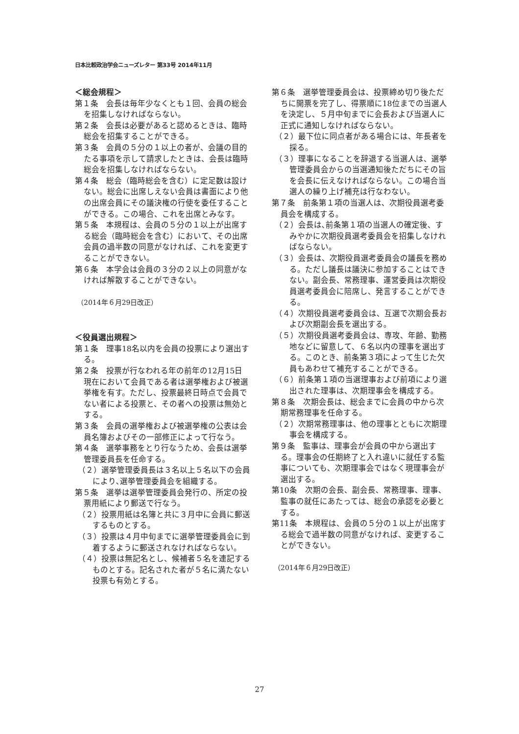日本比較政治学会ニューズレター 第33号 2014年11月
＜総会規程＞
第１条　会長は毎年少なくとも１回、会員の総会を招集しなければならない。
第２条　会長は必要があると認めるときは、臨時総会を招集することができる。
第３条　会員の５分の１以上の者が、会議の目的たる事項を示して請求したときは、会長は臨時総会を招集しなければならない。
第４条　総会（臨時総会を含む）に定足数は設けない。総会に出席しえない会員は書面により他の出席会員にその議決権の行使を委任することができる。この場合、これを出席とみなす。
第５条　本規程は、会員の５分の１以上が出席する総会（臨時総会を含む）において、その出席会員の過半数の同意がなければ、これを変更することができない。
第６条　本学会は会員の３分の２以上の同意がなければ解散することができない。
（2014年６月29日改正）
＜役員選出規程＞
第１条　理事18名以内を会員の投票により選出する。
第２条　投票が行なわれる年の前年の12月15日現在において会員である者は選挙権および被選挙権を有す。ただし、投票最終日時点で会員でない者による投票と、その者への投票は無効とする。
第３条　会員の選挙権および被選挙権の公表は会員名簿およびその一部修正によって行なう。
第４条　選挙事務をとり行なうため、会長は選挙管理委員長を任命する。
（２）選挙管理委員長は３名以上５名以下の会員により､選挙管理委員会を組織する。
第５条　選挙は選挙管理委員会発行の、所定の投票用紙により郵送で行なう。
（２）投票用紙は名簿と共に３月中に会員に郵送するものとする。
（３）投票は４月中旬までに選挙管理委員会に到着するように郵送されなければならない。
（４）投票は無記名とし、候補者５名を連記するものとする。記名された者が５名に満たない投票も有効とする。
第６条　選挙管理委員会は、投票締め切り後ただちに開票を完了し、得票順に18位までの当選人を決定し、５月中旬までに会長および当選人に正式に通知しなければならない。
（２）最下位に同点者がある場合には、年長者を採る。
（３）理事になることを辞退する当選人は、選挙管理委員会からの当選通知後ただちにその旨を会長に伝えなければならない。この場合当選人の繰り上げ補充は行なわない。
第７条　前条第１項の当選人は、次期役員選考委員会を構成する。
（２）会長は､前条第１項の当選人の確定後、すみやかに次期役員選考委員会を招集しなければならない。
（３）会長は、次期役員選考委員会の議長を務める。ただし議長は議決に参加することはできない。副会長、常務理事、運営委員は次期役員選考委員会に陪席し、発言することができる。
（４）次期役員選考委員会は、互選で次期会長および次期副会長を選出する。
（５）次期役員選考委員会は、専攻、年齢、勤務地などに留意して、６名以内の理事を選出する。このとき、前条第３項によって生じた欠員もあわせて補充することができる。
（６）前条第１項の当選理事および前項により選出された理事は、次期理事会を構成する。
第８条　次期会長は、総会までに会員の中から次期常務理事を任命する。
（２）次期常務理事は、他の理事とともに次期理事会を構成する。
第９条　監事は、理事会が会員の中から選出する。理事会の任期終了と入れ違いに就任する監事についても、次期理事会ではなく現理事会が選出する。
第10条　次期の会長、副会長、常務理事、理事、監事の就任にあたっては、総会の承認を必要とする。
第11条　本規程は、会員の５分の１以上が出席する総会で過半数の同意がなければ、変更することができない。
（2014年６月29日改正）
27